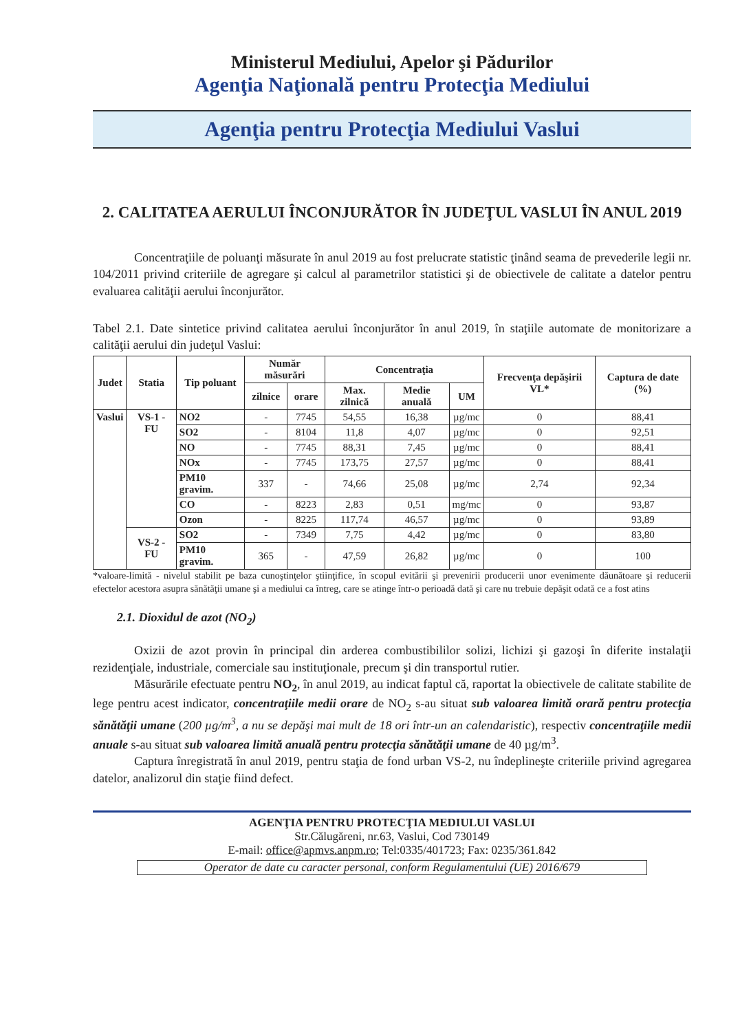Ministerul Mediului, Apelor şi Pădurilor
Agenţia Naţională pentru Protecţia Mediului
Agenţia pentru Protecţia Mediului Vaslui
2. CALITATEA AERULUI ÎNCONJURĂTOR ÎN JUDEŢUL VASLUI ÎN ANUL 2019
Concentraţiile de poluanţi măsurate în anul 2019 au fost prelucrate statistic ţinând seama de prevederile legii nr. 104/2011 privind criteriile de agregare şi calcul al parametrilor statistici şi de obiectivele de calitate a datelor pentru evaluarea calităţii aerului înconjurător.
Tabel 2.1. Date sintetice privind calitatea aerului înconjurător în anul 2019, în staţiile automate de monitorizare a calităţii aerului din judeţul Vaslui:
| Judet | Statia | Tip poluant | Număr măsurări | | Concentraţia | | | Frecvenţa depăşirii VL* | Captura de date (%) |
| --- | --- | --- | --- | --- | --- | --- | --- | --- | --- |
| | | | zilnice | orare | Max. zilnică | Medie anuală | UM | | |
| Vaslui | VS-1 - FU | NO2 | - | 7745 | 54,55 | 16,38 | µg/mc | 0 | 88,41 |
| | | SO2 | - | 8104 | 11,8 | 4,07 | µg/mc | 0 | 92,51 |
| | | NO | - | 7745 | 88,31 | 7,45 | µg/mc | 0 | 88,41 |
| | | NOx | - | 7745 | 173,75 | 27,57 | µg/mc | 0 | 88,41 |
| | | PM10 gravim. | 337 | - | 74,66 | 25,08 | µg/mc | 2,74 | 92,34 |
| | | CO | - | 8223 | 2,83 | 0,51 | mg/mc | 0 | 93,87 |
| | | Ozon | - | 8225 | 117,74 | 46,57 | µg/mc | 0 | 93,89 |
| | VS-2 - FU | SO2 | - | 7349 | 7,75 | 4,42 | µg/mc | 0 | 83,80 |
| | | PM10 gravim. | 365 | - | 47,59 | 26,82 | µg/mc | 0 | 100 |
*valoare-limită - nivelul stabilit pe baza cunoştinţelor ştiinţifice, în scopul evitării şi prevenirii producerii unor evenimente dăunătoare şi reducerii efectelor acestora asupra sănătăţii umane şi a mediului ca întreg, care se atinge într-o perioadă dată şi care nu trebuie depăşit odată ce a fost atins
2.1. Dioxidul de azot (NO<sub>2</sub>)
Oxizii de azot provin în principal din arderea combustibililor solizi, lichizi şi gazoşi în diferite instalaţii rezidenţiale, industriale, comerciale sau instituţionale, precum şi din transportul rutier.
Măsurările efectuate pentru NO<sub>2</sub>, în anul 2019, au indicat faptul că, raportat la obiectivele de calitate stabilite de lege pentru acest indicator, concentraţiile medii orare de NO<sub>2</sub> s-au situat sub valoarea limită orară pentru protecţia sănătăţii umane (200 µg/m<sup>3</sup>, a nu se depăşi mai mult de 18 ori într-un an calendaristic), respectiv concentraţiile medii anuale s-au situat sub valoarea limită anuală pentru protecţia sănătăţii umane de 40 µg/m<sup>3</sup>.
Captura înregistrată în anul 2019, pentru staţia de fond urban VS-2, nu îndeplineşte criteriile privind agregarea datelor, analizorul din staţie fiind defect.
AGENŢIA PENTRU PROTECŢIA MEDIULUI VASLUI
Str.Călugăreni, nr.63, Vaslui, Cod 730149
E-mail: office@apmvs.anpm.ro; Tel:0335/401723; Fax: 0235/361.842
Operator de date cu caracter personal, conform Regulamentului (UE) 2016/679